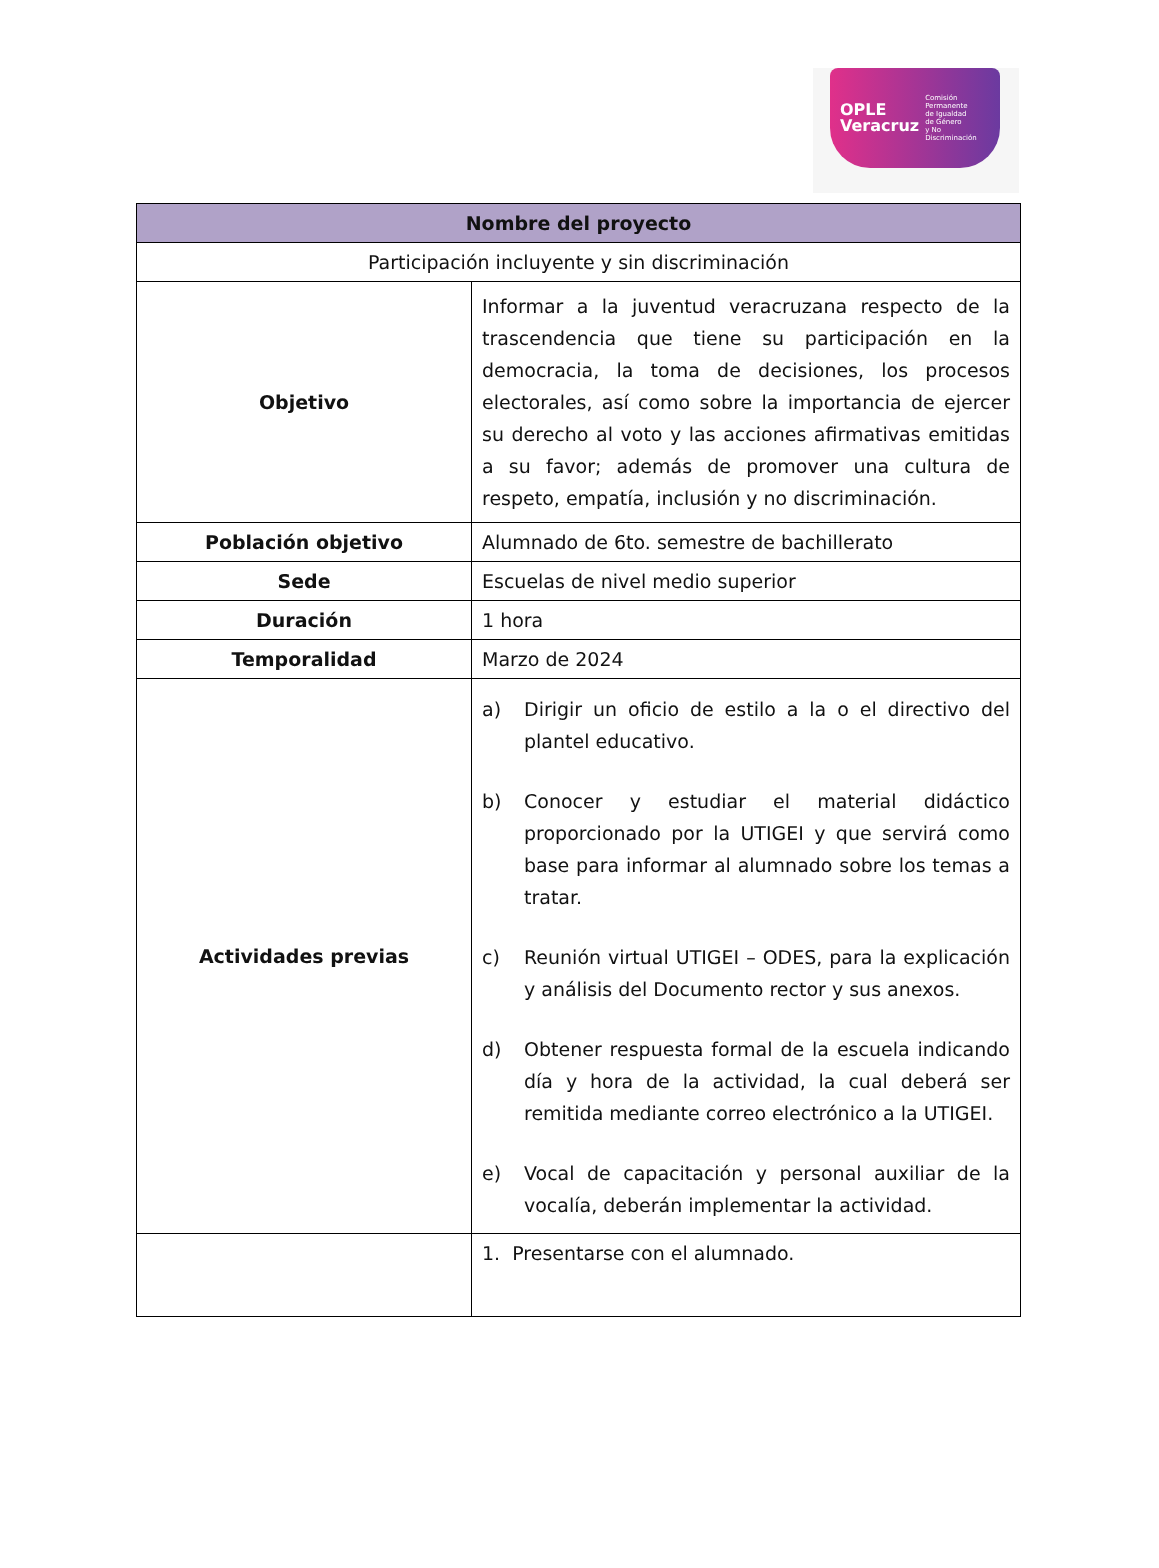OPLE
Veracruz Comisión Permanente
de Igualdad
de Género
y No Discriminación
| Nombre del proyecto | |
| --- | --- |
| Participación incluyente y sin discriminación | |
| Objetivo | Informar a la juventud veracruzana respecto de la trascendencia que tiene su participación en la democracia, la toma de decisiones, los procesos electorales, así como sobre la importancia de ejercer su derecho al voto y las acciones afirmativas emitidas a su favor; además de promover una cultura de respeto, empatía, inclusión y no discriminación. |
| Población objetivo | Alumnado de 6to. semestre de bachillerato |
| Sede | Escuelas de nivel medio superior |
| Duración | 1 hora |
| Temporalidad | Marzo de 2024 |
| Actividades previas | a) Dirigir un oficio de estilo a la o el directivo del plantel educativo. b) Conocer y estudiar el material didáctico proporcionado por la UTIGEI y que servirá como base para informar al alumnado sobre los temas a tratar. c) Reunión virtual UTIGEI – ODES, para la explicación y análisis del Documento rector y sus anexos. d) Obtener respuesta formal de la escuela indicando día y hora de la actividad, la cual deberá ser remitida mediante correo electrónico a la UTIGEI. e) Vocal de capacitación y personal auxiliar de la vocalía, deberán implementar la actividad. |
| | 1. Presentarse con el alumnado. |